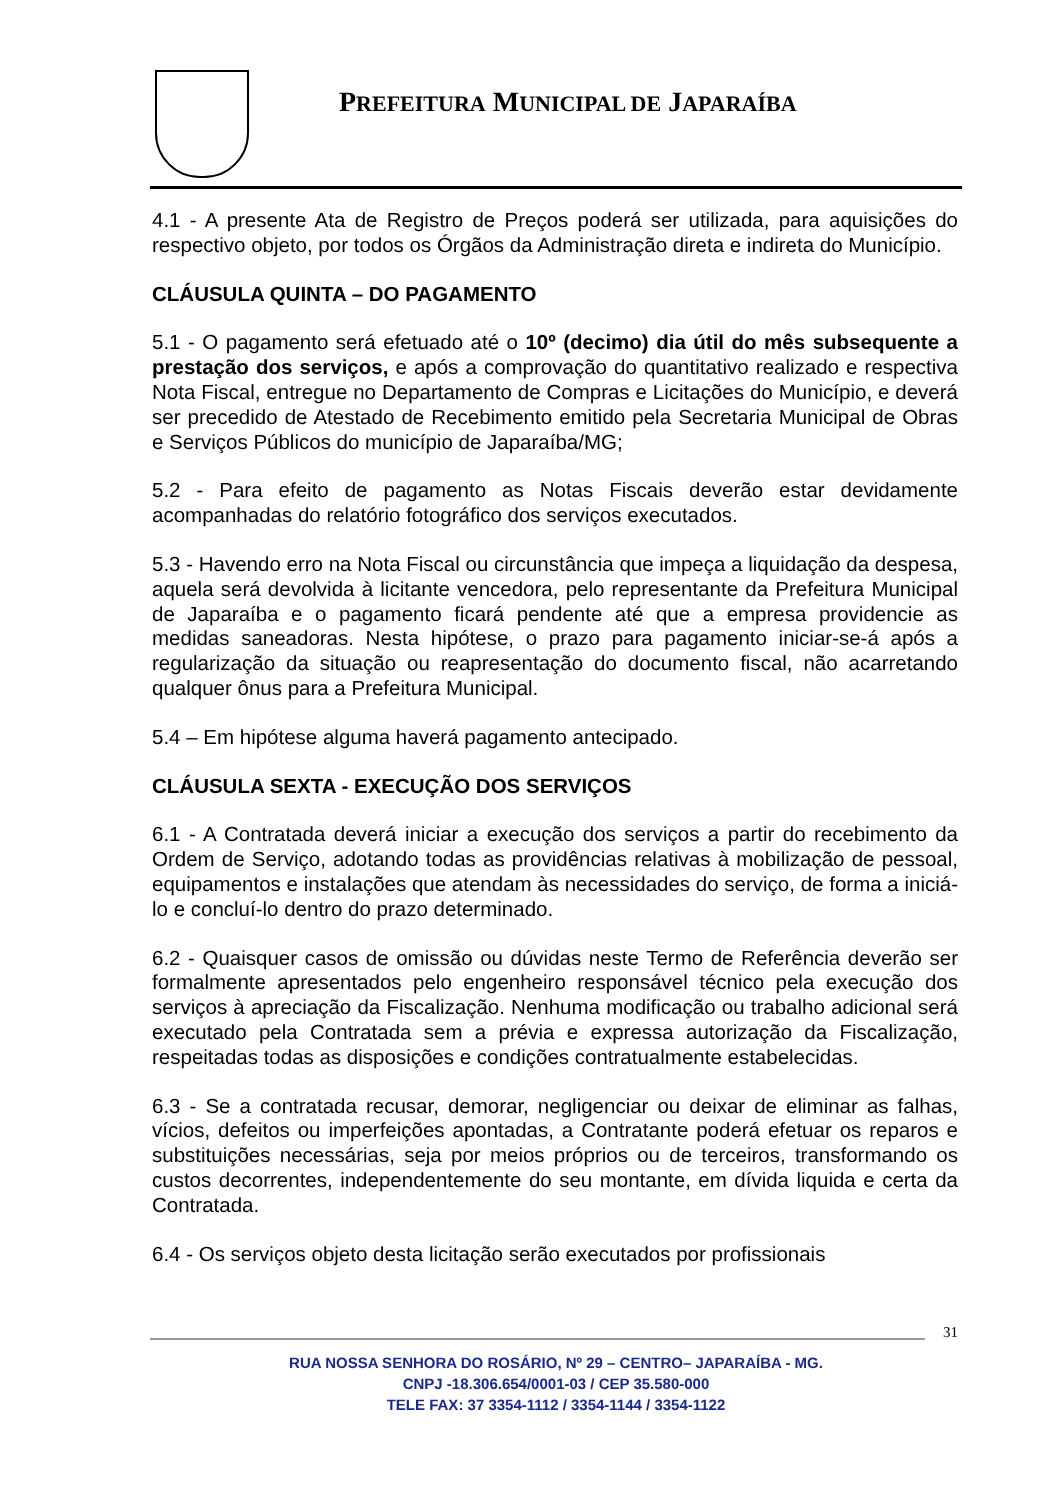PREFEITURA MUNICIPAL DE JAPARAÍBA
4.1 - A presente Ata de Registro de Preços poderá ser utilizada, para aquisições do respectivo objeto, por todos os Órgãos da Administração direta e indireta do Município.
CLÁUSULA QUINTA – DO PAGAMENTO
5.1 - O pagamento será efetuado até o 10º (decimo) dia útil do mês subsequente a prestação dos serviços, e após a comprovação do quantitativo realizado e respectiva Nota Fiscal, entregue no Departamento de Compras e Licitações do Município, e deverá ser precedido de Atestado de Recebimento emitido pela Secretaria Municipal de Obras e Serviços Públicos do município de Japaraíba/MG;
5.2 - Para efeito de pagamento as Notas Fiscais deverão estar devidamente acompanhadas do relatório fotográfico dos serviços executados.
5.3 - Havendo erro na Nota Fiscal ou circunstância que impeça a liquidação da despesa, aquela será devolvida à licitante vencedora, pelo representante da Prefeitura Municipal de Japaraíba e o pagamento ficará pendente até que a empresa providencie as medidas saneadoras. Nesta hipótese, o prazo para pagamento iniciar-se-á após a regularização da situação ou reapresentação do documento fiscal, não acarretando qualquer ônus para a Prefeitura Municipal.
5.4 – Em hipótese alguma haverá pagamento antecipado.
CLÁUSULA SEXTA - EXECUÇÃO DOS SERVIÇOS
6.1 - A Contratada deverá iniciar a execução dos serviços a partir do recebimento da Ordem de Serviço, adotando todas as providências relativas à mobilização de pessoal, equipamentos e instalações que atendam às necessidades do serviço, de forma a iniciá-lo e concluí-lo dentro do prazo determinado.
6.2 - Quaisquer casos de omissão ou dúvidas neste Termo de Referência deverão ser formalmente apresentados pelo engenheiro responsável técnico pela execução dos serviços à apreciação da Fiscalização. Nenhuma modificação ou trabalho adicional será executado pela Contratada sem a prévia e expressa autorização da Fiscalização, respeitadas todas as disposições e condições contratualmente estabelecidas.
6.3 - Se a contratada recusar, demorar, negligenciar ou deixar de eliminar as falhas, vícios, defeitos ou imperfeições apontadas, a Contratante poderá efetuar os reparos e substituições necessárias, seja por meios próprios ou de terceiros, transformando os custos decorrentes, independentemente do seu montante, em dívida liquida e certa da Contratada.
6.4 - Os serviços objeto desta licitação serão executados por profissionais
31
RUA NOSSA SENHORA DO ROSÁRIO, Nº 29 – CENTRO– JAPARAÍBA - MG.
CNPJ -18.306.654/0001-03 / CEP 35.580-000
TELE FAX: 37 3354-1112 / 3354-1144 / 3354-1122